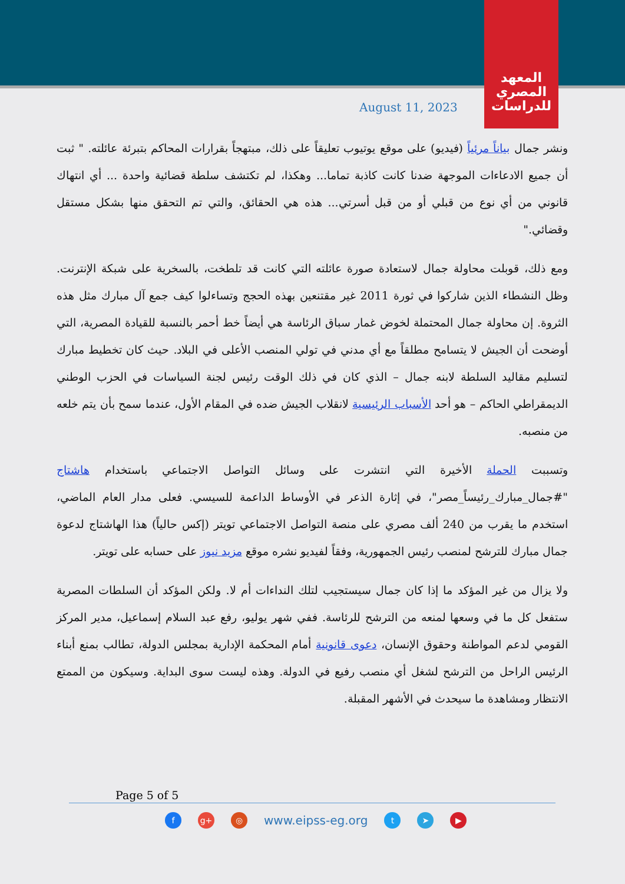المعهد
المصري
للدراسات
August 11, 2023
ونشر جمال بياناً مرئياً (فيديو) على موقع يوتيوب تعليقاً على ذلك، مبتهجاً بقرارات المحاكم بتبرئة عائلته. " ثبت أن جميع الادعاءات الموجهة ضدنا كانت كاذبة تماما... وهكذا، لم تكتشف سلطة قضائية واحدة ... أي انتهاك قانوني من أي نوع من قبلي أو من قبل أسرتي... هذه هي الحقائق، والتي تم التحقق منها بشكل مستقل وقضائي."
ومع ذلك، قوبلت محاولة جمال لاستعادة صورة عائلته التي كانت قد تلطخت، بالسخرية على شبكة الإنترنت. وظل النشطاء الذين شاركوا في ثورة 2011 غير مقتنعين بهذه الحجج وتساءلوا كيف جمع آل مبارك مثل هذه الثروة. إن محاولة جمال المحتملة لخوض غمار سباق الرئاسة هي أيضاً خط أحمر بالنسبة للقيادة المصرية، التي أوضحت أن الجيش لا يتسامح مطلقاً مع أي مدني في تولي المنصب الأعلى في البلاد. حيث كان تخطيط مبارك لتسليم مقاليد السلطة لابنه جمال – الذي كان في ذلك الوقت رئيس لجنة السياسات في الحزب الوطني الديمقراطي الحاكم – هو أحد الأسباب الرئيسية لانقلاب الجيش ضده في المقام الأول، عندما سمح بأن يتم خلعه من منصبه.
وتسببت الحملة الأخيرة التي انتشرت على وسائل التواصل الاجتماعي باستخدام هاشتاج "#جمال_مبارك_رئيساً_مصر"، في إثارة الذعر في الأوساط الداعمة للسيسي. فعلى مدار العام الماضي، استخدم ما يقرب من 240 ألف مصري على منصة التواصل الاجتماعي تويتر (إكس حالياً) هذا الهاشتاج لدعوة جمال مبارك للترشح لمنصب رئيس الجمهورية، وفقاً لفيديو نشره موقع مزيد نيوز على حسابه على تويتر.
ولا يزال من غير المؤكد ما إذا كان جمال سيستجيب لتلك النداءات أم لا. ولكن المؤكد أن السلطات المصرية ستفعل كل ما في وسعها لمنعه من الترشح للرئاسة. ففي شهر يوليو، رفع عبد السلام إسماعيل، مدير المركز القومي لدعم المواطنة وحقوق الإنسان، دعوى قانونية أمام المحكمة الإدارية بمجلس الدولة، تطالب بمنع أبناء الرئيس الراحل من الترشح لشغل أي منصب رفيع في الدولة. وهذه ليست سوى البداية. وسيكون من الممتع الانتظار ومشاهدة ما سيحدث في الأشهر المقبلة.
Page 5 of 5
f g+ ◎
www.eipss-eg.org
t ➤ ▶